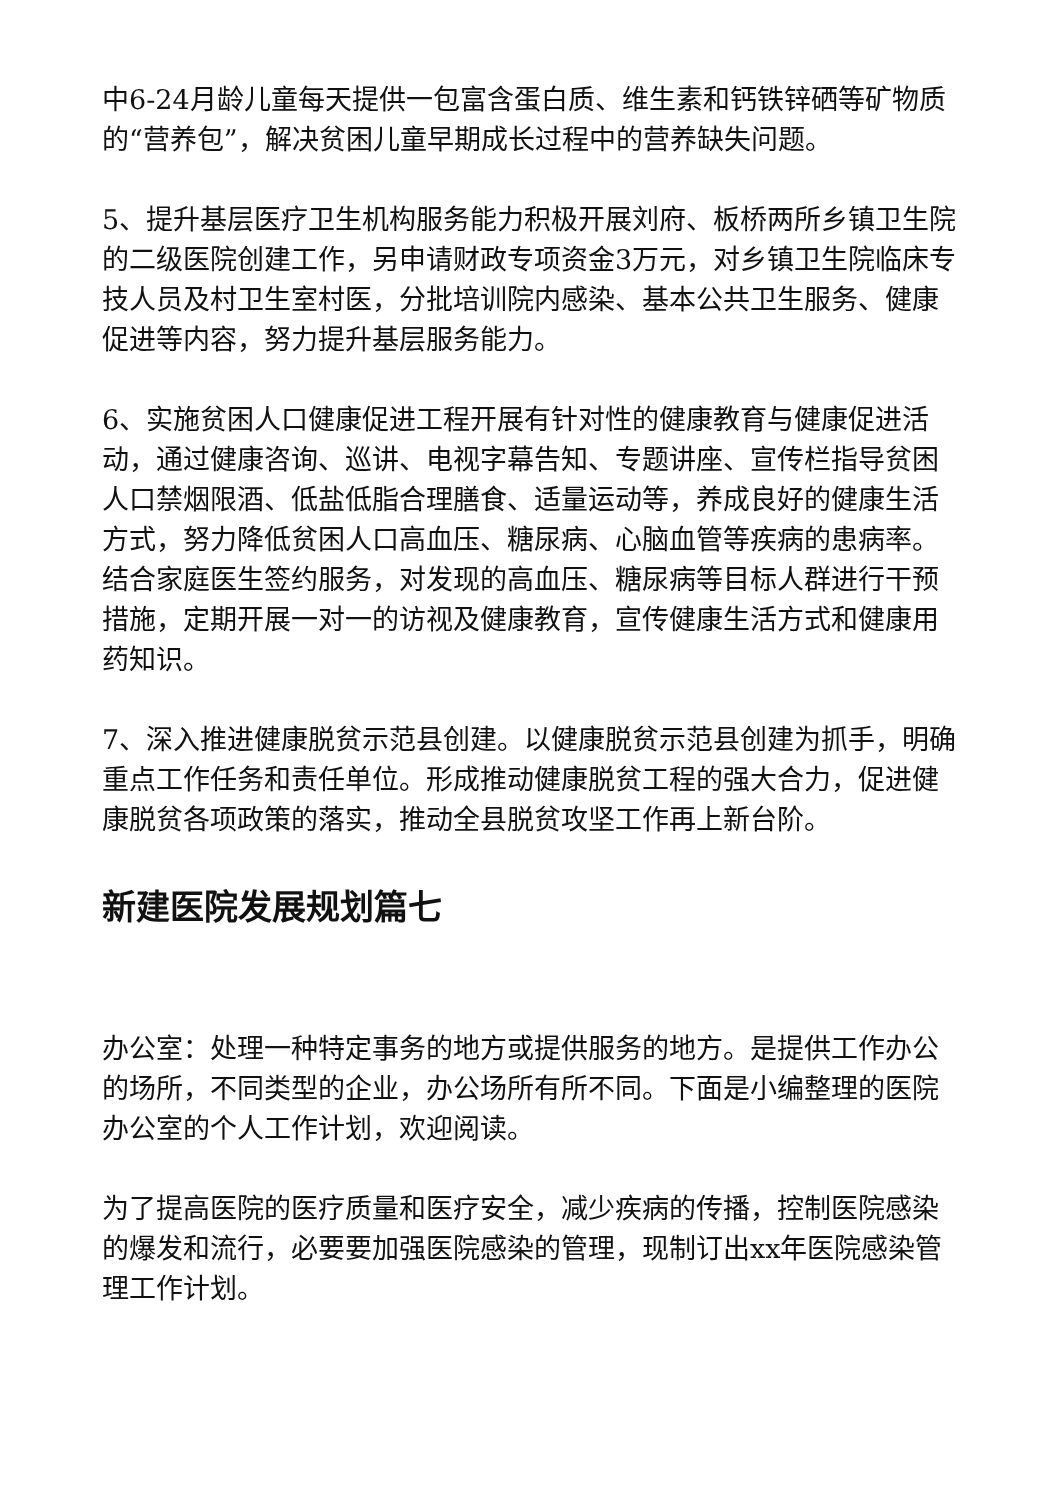中6-24月龄儿童每天提供一包富含蛋白质、维生素和钙铁锌硒等矿物质的“营养包”，解决贫困儿童早期成长过程中的营养缺失问题。
5、提升基层医疗卫生机构服务能力积极开展刘府、板桥两所乡镇卫生院的二级医院创建工作，另申请财政专项资金3万元，对乡镇卫生院临床专技人员及村卫生室村医，分批培训院内感染、基本公共卫生服务、健康促进等内容，努力提升基层服务能力。
6、实施贫困人口健康促进工程开展有针对性的健康教育与健康促进活动，通过健康咨询、巡讲、电视字幕告知、专题讲座、宣传栏指导贫困人口禁烟限酒、低盐低脂合理膳食、适量运动等，养成良好的健康生活方式，努力降低贫困人口高血压、糖尿病、心脑血管等疾病的患病率。结合家庭医生签约服务，对发现的高血压、糖尿病等目标人群进行干预措施，定期开展一对一的访视及健康教育，宣传健康生活方式和健康用药知识。
7、深入推进健康脱贫示范县创建。以健康脱贫示范县创建为抓手，明确重点工作任务和责任单位。形成推动健康脱贫工程的强大合力，促进健康脱贫各项政策的落实，推动全县脱贫攻坚工作再上新台阶。
新建医院发展规划篇七
办公室：处理一种特定事务的地方或提供服务的地方。是提供工作办公的场所，不同类型的企业，办公场所有所不同。下面是小编整理的医院办公室的个人工作计划，欢迎阅读。
为了提高医院的医疗质量和医疗安全，减少疾病的传播，控制医院感染的爆发和流行，必要要加强医院感染的管理，现制订出xx年医院感染管理工作计划。